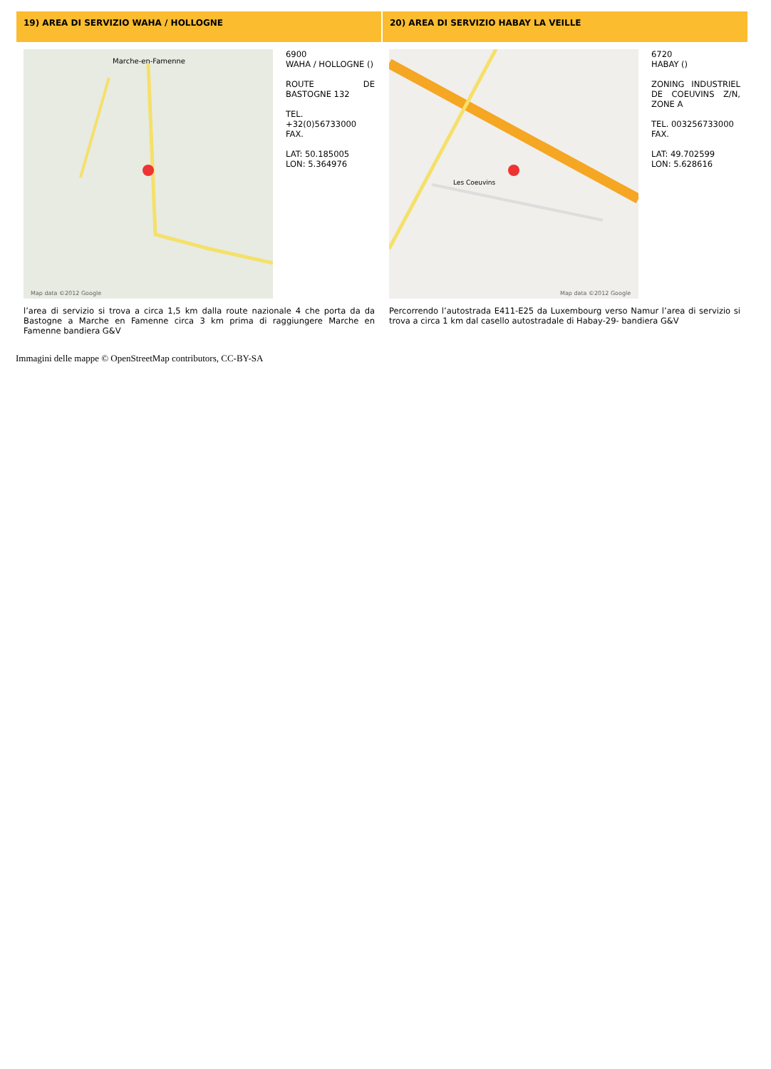| 19) AREA DI SERVIZIO WAHA / HOLLOGNE | 20) AREA DI SERVIZIO HABAY LA VEILLE |
| --- | --- |
| Marche-en-Famenne Map data ©2012 Google 6900 WAHA / HOLLOGNE () ROUTE DE BASTOGNE 132 TEL. +32(0)56733000 FAX. LAT: 50.185005 LON: 5.364976 | Les Coeuvins Map data ©2012 Google 6720 HABAY () ZONING INDUSTRIEL DE COEUVINS Z/N, ZONE A TEL. 003256733000 FAX. LAT: 49.702599 LON: 5.628616 |
| l’area di servizio si trova a circa 1,5 km dalla route nazionale 4 che porta da da Bastogne a Marche en Famenne circa 3 km prima di raggiungere Marche en Famenne bandiera G&V | Percorrendo l’autostrada E411-E25 da Luxembourg verso Namur l’area di servizio si trova a circa 1 km dal casello autostradale di Habay-29- bandiera G&V |
Immagini delle mappe © OpenStreetMap contributors, CC-BY-SA